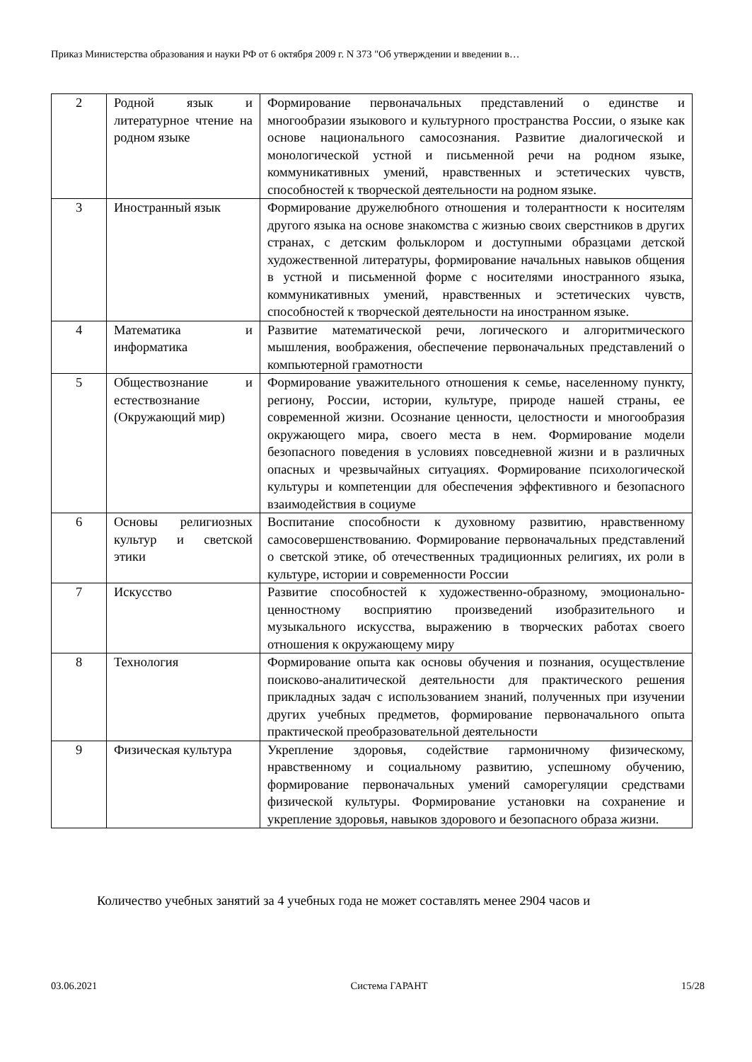Приказ Министерства образования и науки РФ от 6 октября 2009 г. N 373 "Об утверждении и введении в…
| 2 | Родной язык и литературное чтение на родном языке | Формирование первоначальных представлений о единстве и многообразии языкового и культурного пространства России, о языке как основе национального самосознания. Развитие диалогической и монологической устной и письменной речи на родном языке, коммуникативных умений, нравственных и эстетических чувств, способностей к творческой деятельности на родном языке. |
| 3 | Иностранный язык | Формирование дружелюбного отношения и толерантности к носителям другого языка на основе знакомства с жизнью своих сверстников в других странах, с детским фольклором и доступными образцами детской художественной литературы, формирование начальных навыков общения в устной и письменной форме с носителями иностранного языка, коммуникативных умений, нравственных и эстетических чувств, способностей к творческой деятельности на иностранном языке. |
| 4 | Математика и информатика | Развитие математической речи, логического и алгоритмического мышления, воображения, обеспечение первоначальных представлений о компьютерной грамотности |
| 5 | Обществознание и естествознание (Окружающий мир) | Формирование уважительного отношения к семье, населенному пункту, региону, России, истории, культуре, природе нашей страны, ее современной жизни. Осознание ценности, целостности и многообразия окружающего мира, своего места в нем. Формирование модели безопасного поведения в условиях повседневной жизни и в различных опасных и чрезвычайных ситуациях. Формирование психологической культуры и компетенции для обеспечения эффективного и безопасного взаимодействия в социуме |
| 6 | Основы религиозных культур и светской этики | Воспитание способности к духовному развитию, нравственному самосовершенствованию. Формирование первоначальных представлений о светской этике, об отечественных традиционных религиях, их роли в культуре, истории и современности России |
| 7 | Искусство | Развитие способностей к художественно-образному, эмоционально-ценностному восприятию произведений изобразительного и музыкального искусства, выражению в творческих работах своего отношения к окружающему миру |
| 8 | Технология | Формирование опыта как основы обучения и познания, осуществление поисково-аналитической деятельности для практического решения прикладных задач с использованием знаний, полученных при изучении других учебных предметов, формирование первоначального опыта практической преобразовательной деятельности |
| 9 | Физическая культура | Укрепление здоровья, содействие гармоничному физическому, нравственному и социальному развитию, успешному обучению, формирование первоначальных умений саморегуляции средствами физической культуры. Формирование установки на сохранение и укрепление здоровья, навыков здорового и безопасного образа жизни. |
Количество учебных занятий за 4 учебных года не может составлять менее 2904 часов и
03.06.2021 Система ГАРАНТ 15/28